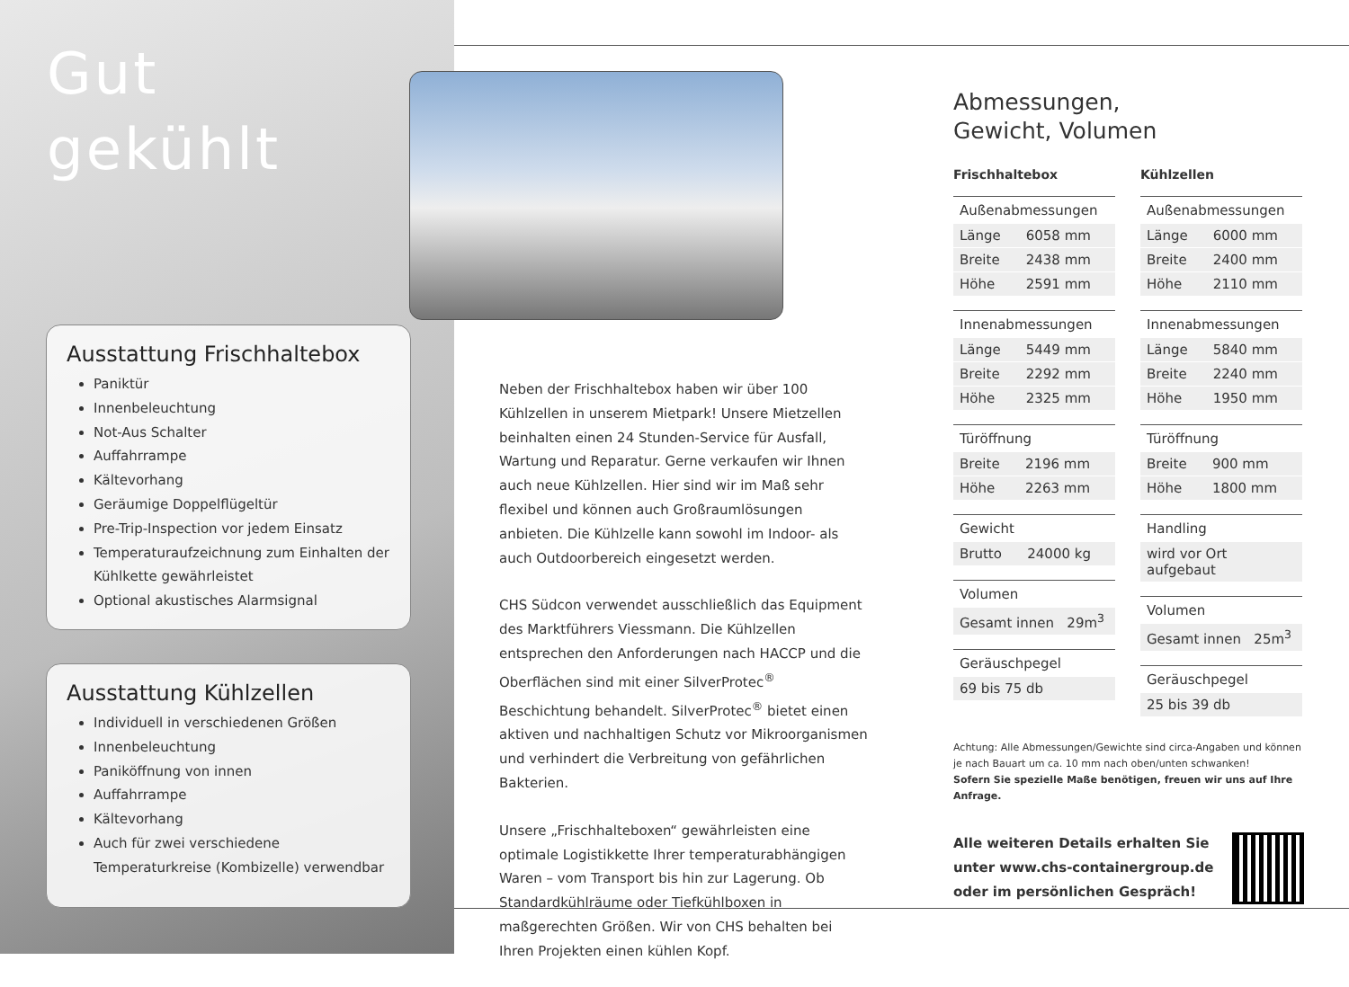Gut
gekühlt
Ausstattung Frischhaltebox
Paniktür
Innenbeleuchtung
Not-Aus Schalter
Auffahrrampe
Kältevorhang
Geräumige Doppelflügeltür
Pre-Trip-Inspection vor jedem Einsatz
Temperaturaufzeichnung zum Einhalten der Kühlkette gewährleistet
Optional akustisches Alarmsignal
Ausstattung Kühlzellen
Individuell in verschiedenen Größen
Innenbeleuchtung
Paniköffnung von innen
Auffahrrampe
Kältevorhang
Auch für zwei verschiedene Temperaturkreise (Kombizelle) verwendbar
Neben der Frischhaltebox haben wir über 100 Kühlzellen in unserem Mietpark! Unsere Mietzellen beinhalten einen 24 Stunden-Service für Ausfall, Wartung und Reparatur. Gerne verkaufen wir Ihnen auch neue Kühlzellen. Hier sind wir im Maß sehr flexibel und können auch Großraumlösungen anbieten. Die Kühlzelle kann sowohl im Indoor- als auch Outdoorbereich eingesetzt werden.
CHS Südcon verwendet ausschließlich das Equipment des Marktführers Viessmann. Die Kühlzellen entsprechen den Anforderungen nach HACCP und die Oberflächen sind mit einer SilverProtec<sup>®</sup> Beschichtung behandelt. SilverProtec<sup>®</sup> bietet einen aktiven und nachhaltigen Schutz vor Mikroorganismen und verhindert die Verbreitung von gefährlichen Bakterien.
Unsere „Frischhalteboxen“ gewährleisten eine optimale Logistikkette Ihrer temperaturabhängigen Waren – vom Transport bis hin zur Lagerung. Ob Standardkühlräume oder Tiefkühlboxen in maßgerechten Größen. Wir von CHS behalten bei Ihren Projekten einen kühlen Kopf.
Abmessungen,
Gewicht, Volumen
Frischhaltebox
| Außenabmessungen | |
| --- | --- |
| Länge | 6058 mm |
| Breite | 2438 mm |
| Höhe | 2591 mm |
| Innenabmessungen | |
| --- | --- |
| Länge | 5449 mm |
| Breite | 2292 mm |
| Höhe | 2325 mm |
| Türöffnung | |
| --- | --- |
| Breite | 2196 mm |
| Höhe | 2263 mm |
| Gewicht | |
| --- | --- |
| Brutto | 24000 kg |
| Volumen |
| --- |
| Gesamt innen 29m<sup>3</sup> |
| Geräuschpegel |
| --- |
| 69 bis 75 db |
Kühlzellen
| Außenabmessungen | |
| --- | --- |
| Länge | 6000 mm |
| Breite | 2400 mm |
| Höhe | 2110 mm |
| Innenabmessungen | |
| --- | --- |
| Länge | 5840 mm |
| Breite | 2240 mm |
| Höhe | 1950 mm |
| Türöffnung | |
| --- | --- |
| Breite | 900 mm |
| Höhe | 1800 mm |
| Handling |
| --- |
| wird vor Ort aufgebaut |
| Volumen |
| --- |
| Gesamt innen 25m<sup>3</sup> |
| Geräuschpegel |
| --- |
| 25 bis 39 db |
Achtung: Alle Abmessungen/Gewichte sind circa-Angaben und können je nach Bauart um ca. 10 mm nach oben/unten schwanken!
Sofern Sie spezielle Maße benötigen, freuen wir uns auf Ihre Anfrage.
Alle weiteren Details erhalten Sie
unter www.chs-containergroup.de
oder im persönlichen Gespräch!